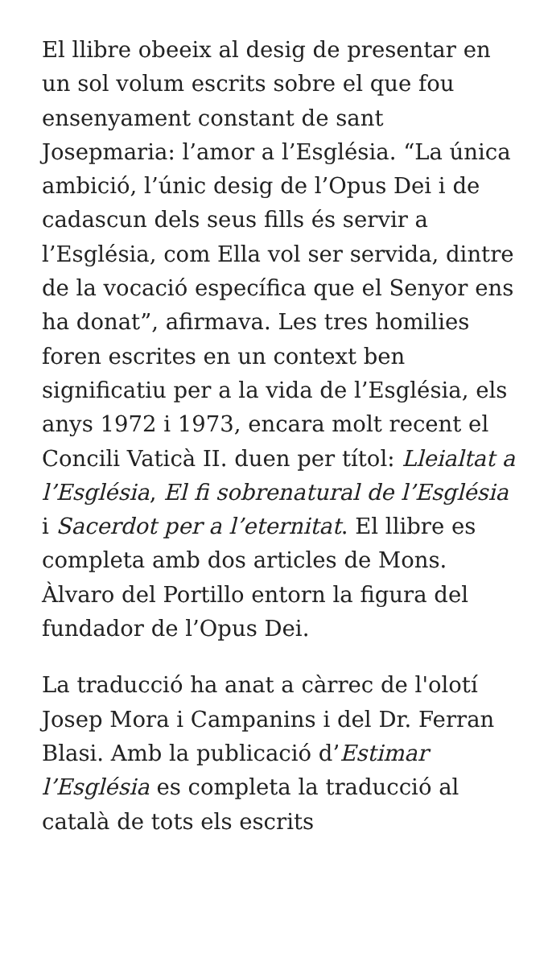El llibre obeeix al desig de presentar en un sol volum escrits sobre el que fou ensenyament constant de sant Josepmaria: l’amor a l’Església. “La única ambició, l’únic desig de l’Opus Dei i de cadascun dels seus fills és servir a l’Església, com Ella vol ser servida, dintre de la vocació específica que el Senyor ens ha donat”, afirmava. Les tres homilies foren escrites en un context ben significatiu per a la vida de l’Església, els anys 1972 i 1973, encara molt recent el Concili Vaticà II. duen per títol: Lleialtat a l’Església, El fi sobrenatural de l’Església i Sacerdot per a l’eternitat. El llibre es completa amb dos articles de Mons. Àlvaro del Portillo entorn la figura del fundador de l’Opus Dei.
La traducció ha anat a càrrec de l'olotí Josep Mora i Campanins i del Dr. Ferran Blasi. Amb la publicació d’Estimar l’Església es completa la traducció al català de tots els escrits